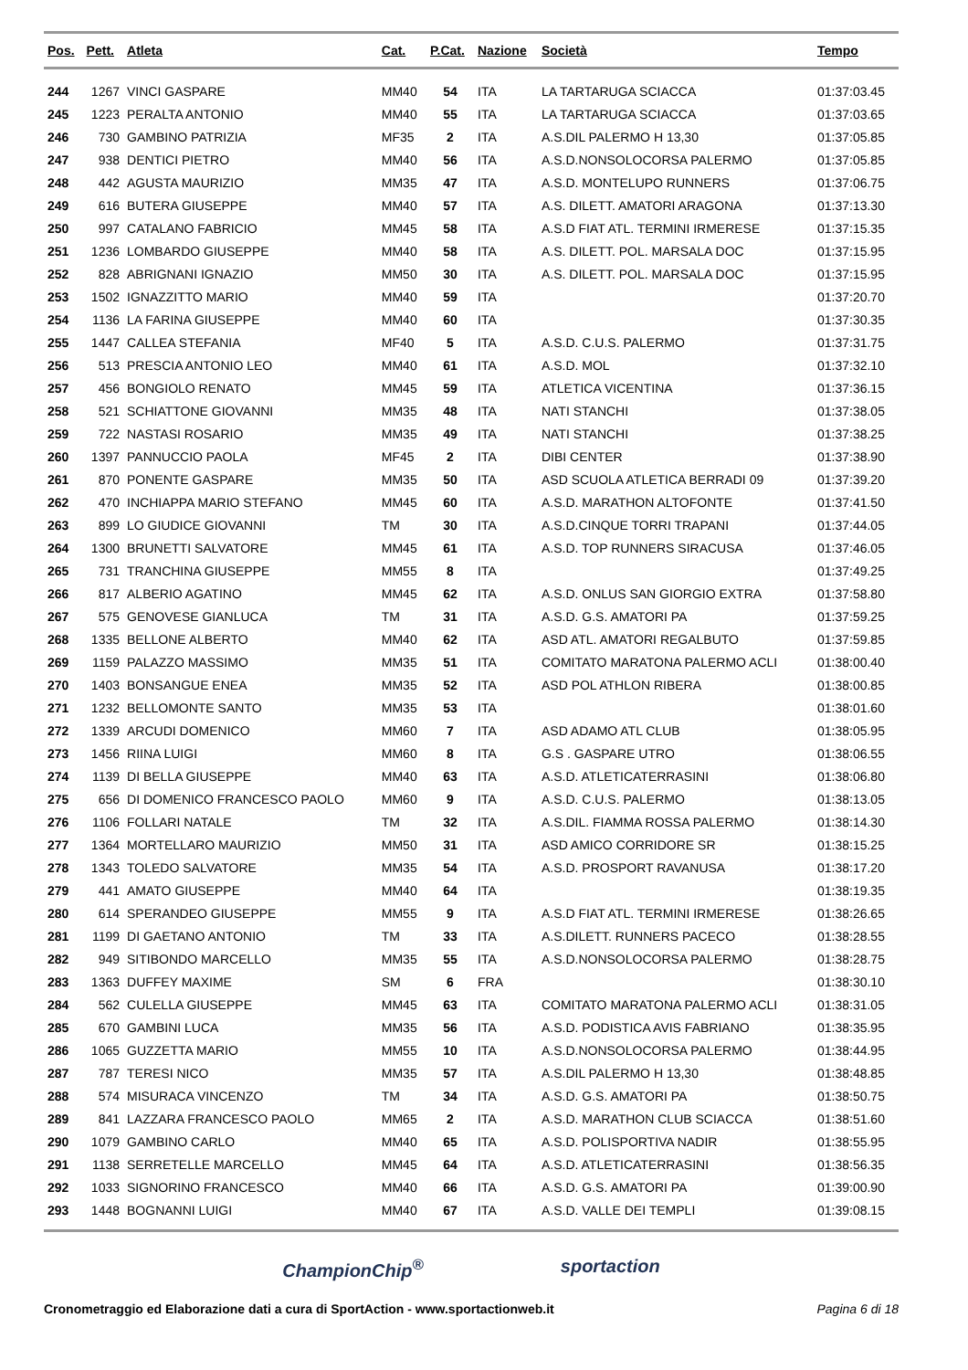| Pos. | Pett. | Atleta | Cat. | P.Cat. | Nazione | Società | Tempo |
| --- | --- | --- | --- | --- | --- | --- | --- |
| 244 | 1267 | VINCI GASPARE | MM40 | 54 | ITA | LA TARTARUGA SCIACCA | 01:37:03.45 |
| 245 | 1223 | PERALTA ANTONIO | MM40 | 55 | ITA | LA TARTARUGA SCIACCA | 01:37:03.65 |
| 246 | 730 | GAMBINO PATRIZIA | MF35 | 2 | ITA | A.S.DIL PALERMO H 13,30 | 01:37:05.85 |
| 247 | 938 | DENTICI PIETRO | MM40 | 56 | ITA | A.S.D.NONSOLOCORSA PALERMO | 01:37:05.85 |
| 248 | 442 | AGUSTA MAURIZIO | MM35 | 47 | ITA | A.S.D. MONTELUPO RUNNERS | 01:37:06.75 |
| 249 | 616 | BUTERA GIUSEPPE | MM40 | 57 | ITA | A.S. DILETT. AMATORI ARAGONA | 01:37:13.30 |
| 250 | 997 | CATALANO FABRICIO | MM45 | 58 | ITA | A.S.D FIAT ATL. TERMINI IRMERESE | 01:37:15.35 |
| 251 | 1236 | LOMBARDO GIUSEPPE | MM40 | 58 | ITA | A.S. DILETT. POL. MARSALA DOC | 01:37:15.95 |
| 252 | 828 | ABRIGNANI IGNAZIO | MM50 | 30 | ITA | A.S. DILETT. POL. MARSALA DOC | 01:37:15.95 |
| 253 | 1502 | IGNAZZITTO MARIO | MM40 | 59 | ITA | | 01:37:20.70 |
| 254 | 1136 | LA FARINA GIUSEPPE | MM40 | 60 | ITA | | 01:37:30.35 |
| 255 | 1447 | CALLEA STEFANIA | MF40 | 5 | ITA | A.S.D. C.U.S. PALERMO | 01:37:31.75 |
| 256 | 513 | PRESCIA ANTONIO LEO | MM40 | 61 | ITA | A.S.D. MOL | 01:37:32.10 |
| 257 | 456 | BONGIOLO RENATO | MM45 | 59 | ITA | ATLETICA VICENTINA | 01:37:36.15 |
| 258 | 521 | SCHIATTONE GIOVANNI | MM35 | 48 | ITA | NATI STANCHI | 01:37:38.05 |
| 259 | 722 | NASTASI ROSARIO | MM35 | 49 | ITA | NATI STANCHI | 01:37:38.25 |
| 260 | 1397 | PANNUCCIO PAOLA | MF45 | 2 | ITA | DIBI CENTER | 01:37:38.90 |
| 261 | 870 | PONENTE GASPARE | MM35 | 50 | ITA | ASD SCUOLA ATLETICA BERRADI 09 | 01:37:39.20 |
| 262 | 470 | INCHIAPPA MARIO STEFANO | MM45 | 60 | ITA | A.S.D. MARATHON ALTOFONTE | 01:37:41.50 |
| 263 | 899 | LO GIUDICE GIOVANNI | TM | 30 | ITA | A.S.D.CINQUE TORRI TRAPANI | 01:37:44.05 |
| 264 | 1300 | BRUNETTI SALVATORE | MM45 | 61 | ITA | A.S.D. TOP RUNNERS SIRACUSA | 01:37:46.05 |
| 265 | 731 | TRANCHINA GIUSEPPE | MM55 | 8 | ITA | | 01:37:49.25 |
| 266 | 817 | ALBERIO AGATINO | MM45 | 62 | ITA | A.S.D. ONLUS SAN GIORGIO EXTRA | 01:37:58.80 |
| 267 | 575 | GENOVESE GIANLUCA | TM | 31 | ITA | A.S.D. G.S. AMATORI PA | 01:37:59.25 |
| 268 | 1335 | BELLONE ALBERTO | MM40 | 62 | ITA | ASD ATL. AMATORI REGALBUTO | 01:37:59.85 |
| 269 | 1159 | PALAZZO MASSIMO | MM35 | 51 | ITA | COMITATO MARATONA PALERMO ACLI | 01:38:00.40 |
| 270 | 1403 | BONSANGUE ENEA | MM35 | 52 | ITA | ASD POL ATHLON RIBERA | 01:38:00.85 |
| 271 | 1232 | BELLOMONTE SANTO | MM35 | 53 | ITA | | 01:38:01.60 |
| 272 | 1339 | ARCUDI DOMENICO | MM60 | 7 | ITA | ASD ADAMO ATL CLUB | 01:38:05.95 |
| 273 | 1456 | RIINA LUIGI | MM60 | 8 | ITA | G.S . GASPARE UTRO | 01:38:06.55 |
| 274 | 1139 | DI BELLA GIUSEPPE | MM40 | 63 | ITA | A.S.D. ATLETICATERRASINI | 01:38:06.80 |
| 275 | 656 | DI DOMENICO FRANCESCO PAOLO | MM60 | 9 | ITA | A.S.D. C.U.S. PALERMO | 01:38:13.05 |
| 276 | 1106 | FOLLARI NATALE | TM | 32 | ITA | A.S.DIL. FIAMMA ROSSA PALERMO | 01:38:14.30 |
| 277 | 1364 | MORTELLARO MAURIZIO | MM50 | 31 | ITA | ASD AMICO CORRIDORE SR | 01:38:15.25 |
| 278 | 1343 | TOLEDO SALVATORE | MM35 | 54 | ITA | A.S.D. PROSPORT RAVANUSA | 01:38:17.20 |
| 279 | 441 | AMATO GIUSEPPE | MM40 | 64 | ITA | | 01:38:19.35 |
| 280 | 614 | SPERANDEO GIUSEPPE | MM55 | 9 | ITA | A.S.D FIAT ATL. TERMINI IRMERESE | 01:38:26.65 |
| 281 | 1199 | DI GAETANO ANTONIO | TM | 33 | ITA | A.S.DILETT. RUNNERS PACECO | 01:38:28.55 |
| 282 | 949 | SITIBONDO MARCELLO | MM35 | 55 | ITA | A.S.D.NONSOLOCORSA PALERMO | 01:38:28.75 |
| 283 | 1363 | DUFFEY MAXIME | SM | 6 | FRA | | 01:38:30.10 |
| 284 | 562 | CULELLA GIUSEPPE | MM45 | 63 | ITA | COMITATO MARATONA PALERMO ACLI | 01:38:31.05 |
| 285 | 670 | GAMBINI LUCA | MM35 | 56 | ITA | A.S.D. PODISTICA AVIS FABRIANO | 01:38:35.95 |
| 286 | 1065 | GUZZETTA MARIO | MM55 | 10 | ITA | A.S.D.NONSOLOCORSA PALERMO | 01:38:44.95 |
| 287 | 787 | TERESI NICO | MM35 | 57 | ITA | A.S.DIL PALERMO H 13,30 | 01:38:48.85 |
| 288 | 574 | MISURACA VINCENZO | TM | 34 | ITA | A.S.D. G.S. AMATORI PA | 01:38:50.75 |
| 289 | 841 | LAZZARA FRANCESCO PAOLO | MM65 | 2 | ITA | A.S.D. MARATHON CLUB SCIACCA | 01:38:51.60 |
| 290 | 1079 | GAMBINO CARLO | MM40 | 65 | ITA | A.S.D. POLISPORTIVA NADIR | 01:38:55.95 |
| 291 | 1138 | SERRETELLE MARCELLO | MM45 | 64 | ITA | A.S.D. ATLETICATERRASINI | 01:38:56.35 |
| 292 | 1033 | SIGNORINO FRANCESCO | MM40 | 66 | ITA | A.S.D. G.S. AMATORI PA | 01:39:00.90 |
| 293 | 1448 | BOGNANNI LUIGI | MM40 | 67 | ITA | A.S.D. VALLE DEI TEMPLI | 01:39:08.15 |
ChampionChip<sup>®</sup> sportaction
Cronometraggio ed Elaborazione dati a cura di SportAction - www.sportactionweb.it Pagina 6 di 18